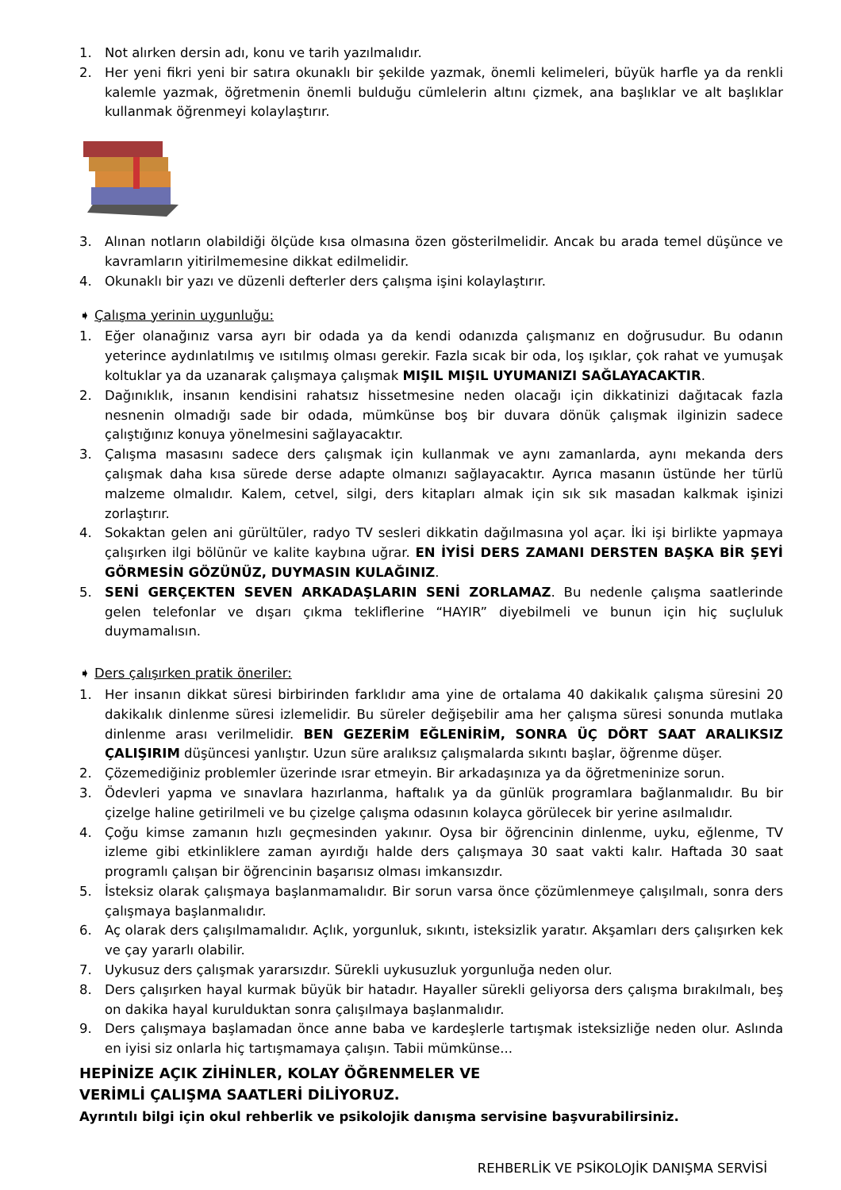1. Not alırken dersin adı, konu ve tarih yazılmalıdır.
2. Her yeni fikri yeni bir satıra okunaklı bir şekilde yazmak, önemli kelimeleri, büyük harfle ya da renkli kalemle yazmak, öğretmenin önemli bulduğu cümlelerin altını çizmek, ana başlıklar ve alt başlıklar kullanmak öğrenmeyi kolaylaştırır.
3. Alınan notların olabildiği ölçüde kısa olmasına özen gösterilmelidir. Ancak bu arada temel düşünce ve kavramların yitirilmemesine dikkat edilmelidir.
4. Okunaklı bir yazı ve düzenli defterler ders çalışma işini kolaylaştırır.
➧ Çalışma yerinin uygunluğu:
1. Eğer olanağınız varsa ayrı bir odada ya da kendi odanızda çalışmanız en doğrusudur. Bu odanın yeterince aydınlatılmış ve ısıtılmış olması gerekir. Fazla sıcak bir oda, loş ışıklar, çok rahat ve yumuşak koltuklar ya da uzanarak çalışmaya çalışmak MIŞIL MIŞIL UYUMANIZI SAĞLAYACAKTIR.
2. Dağınıklık, insanın kendisini rahatsız hissetmesine neden olacağı için dikkatinizi dağıtacak fazla nesnenin olmadığı sade bir odada, mümkünse boş bir duvara dönük çalışmak ilginizin sadece çalıştığınız konuya yönelmesini sağlayacaktır.
3. Çalışma masasını sadece ders çalışmak için kullanmak ve aynı zamanlarda, aynı mekanda ders çalışmak daha kısa sürede derse adapte olmanızı sağlayacaktır. Ayrıca masanın üstünde her türlü malzeme olmalıdır. Kalem, cetvel, silgi, ders kitapları almak için sık sık masadan kalkmak işinizi zorlaştırır.
4. Sokaktan gelen ani gürültüler, radyo TV sesleri dikkatin dağılmasına yol açar. İki işi birlikte yapmaya çalışırken ilgi bölünür ve kalite kaybına uğrar. EN İYİSİ DERS ZAMANI DERSTEN BAŞKA BİR ŞEYİ GÖRMESİN GÖZÜNÜZ, DUYMASIN KULAĞINIZ.
5. SENİ GERÇEKTEN SEVEN ARKADAŞLARIN SENİ ZORLAMAZ. Bu nedenle çalışma saatlerinde gelen telefonlar ve dışarı çıkma tekliflerine “HAYIR” diyebilmeli ve bunun için hiç suçluluk duymamalısın.
➧ Ders çalışırken pratik öneriler:
1. Her insanın dikkat süresi birbirinden farklıdır ama yine de ortalama 40 dakikalık çalışma süresini 20 dakikalık dinlenme süresi izlemelidir. Bu süreler değişebilir ama her çalışma süresi sonunda mutlaka dinlenme arası verilmelidir. BEN GEZERİM EĞLENİRİM, SONRA ÜÇ DÖRT SAAT ARALIKSIZ ÇALIŞIRIM düşüncesi yanlıştır. Uzun süre aralıksız çalışmalarda sıkıntı başlar, öğrenme düşer.
2. Çözemediğiniz problemler üzerinde ısrar etmeyin. Bir arkadaşınıza ya da öğretmeninize sorun.
3. Ödevleri yapma ve sınavlara hazırlanma, haftalık ya da günlük programlara bağlanmalıdır. Bu bir çizelge haline getirilmeli ve bu çizelge çalışma odasının kolayca görülecek bir yerine asılmalıdır.
4. Çoğu kimse zamanın hızlı geçmesinden yakınır. Oysa bir öğrencinin dinlenme, uyku, eğlenme, TV izleme gibi etkinliklere zaman ayırdığı halde ders çalışmaya 30 saat vakti kalır. Haftada 30 saat programlı çalışan bir öğrencinin başarısız olması imkansızdır.
5. İsteksiz olarak çalışmaya başlanmamalıdır. Bir sorun varsa önce çözümlenmeye çalışılmalı, sonra ders çalışmaya başlanmalıdır.
6. Aç olarak ders çalışılmamalıdır. Açlık, yorgunluk, sıkıntı, isteksizlik yaratır. Akşamları ders çalışırken kek ve çay yararlı olabilir.
7. Uykusuz ders çalışmak yararsızdır. Sürekli uykusuzluk yorgunluğa neden olur.
8. Ders çalışırken hayal kurmak büyük bir hatadır. Hayaller sürekli geliyorsa ders çalışma bırakılmalı, beş on dakika hayal kurulduktan sonra çalışılmaya başlanmalıdır.
9. Ders çalışmaya başlamadan önce anne baba ve kardeşlerle tartışmak isteksizliğe neden olur. Aslında en iyisi siz onlarla hiç tartışmamaya çalışın. Tabii mümkünse...
HEPİNİZE AÇIK ZİHİNLER, KOLAY ÖĞRENMELER VE
VERİMLİ ÇALIŞMA SAATLERİ DİLİYORUZ.
Ayrıntılı bilgi için okul rehberlik ve psikolojik danışma servisine başvurabilirsiniz.
REHBERLİK VE PSİKOLOJİK DANIŞMA SERVİSİ